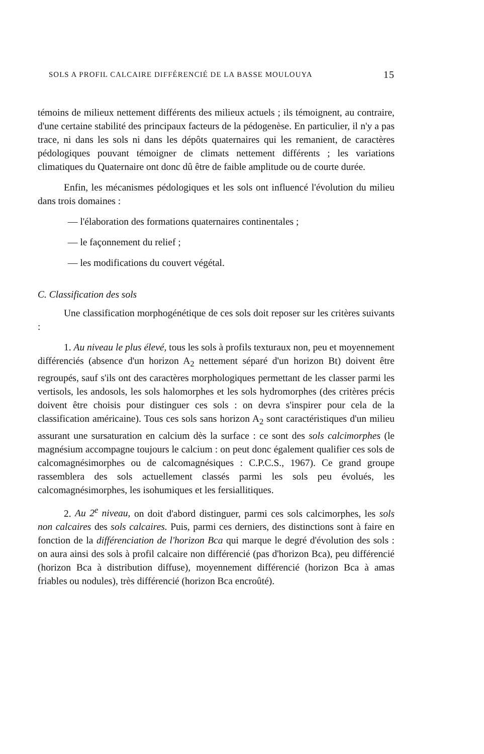SOLS A PROFIL CALCAIRE DIFFÉRENCIÉ DE LA BASSE MOULOUYA 15
témoins de milieux nettement différents des milieux actuels ; ils témoignent, au contraire, d'une certaine stabilité des principaux facteurs de la pédogenèse. En particulier, il n'y a pas trace, ni dans les sols ni dans les dépôts quaternaires qui les remanient, de caractères pédologiques pouvant témoigner de climats nettement différents ; les variations climatiques du Quaternaire ont donc dû être de faible amplitude ou de courte durée.
Enfin, les mécanismes pédologiques et les sols ont influencé l'évolution du milieu dans trois domaines :
— l'élaboration des formations quaternaires continentales ;
— le façonnement du relief ;
— les modifications du couvert végétal.
C. Classification des sols
Une classification morphogénétique de ces sols doit reposer sur les critères suivants :
1. Au niveau le plus élevé, tous les sols à profils texturaux non, peu et moyennement différenciés (absence d'un horizon A<sub>2</sub> nettement séparé d'un horizon Bt) doivent être regroupés, sauf s'ils ont des caractères morphologiques permettant de les classer parmi les vertisols, les andosols, les sols halomorphes et les sols hydromorphes (des critères précis doivent être choisis pour distinguer ces sols : on devra s'inspirer pour cela de la classification américaine). Tous ces sols sans horizon A<sub>2</sub> sont caractéristiques d'un milieu assurant une sursaturation en calcium dès la surface : ce sont des sols calcimorphes (le magnésium accompagne toujours le calcium : on peut donc également qualifier ces sols de calcomagnésimorphes ou de calcomagnésiques : C.P.C.S., 1967). Ce grand groupe rassemblera des sols actuellement classés parmi les sols peu évolués, les calcomagnésimorphes, les isohumiques et les fersiallitiques.
2. Au 2<sup>e</sup> niveau, on doit d'abord distinguer, parmi ces sols calcimorphes, les sols non calcaires des sols calcaires. Puis, parmi ces derniers, des distinctions sont à faire en fonction de la différenciation de l'horizon Bca qui marque le degré d'évolution des sols : on aura ainsi des sols à profil calcaire non différencié (pas d'horizon Bca), peu différencié (horizon Bca à distribution diffuse), moyennement différencié (horizon Bca à amas friables ou nodules), très différencié (horizon Bca encroûté).